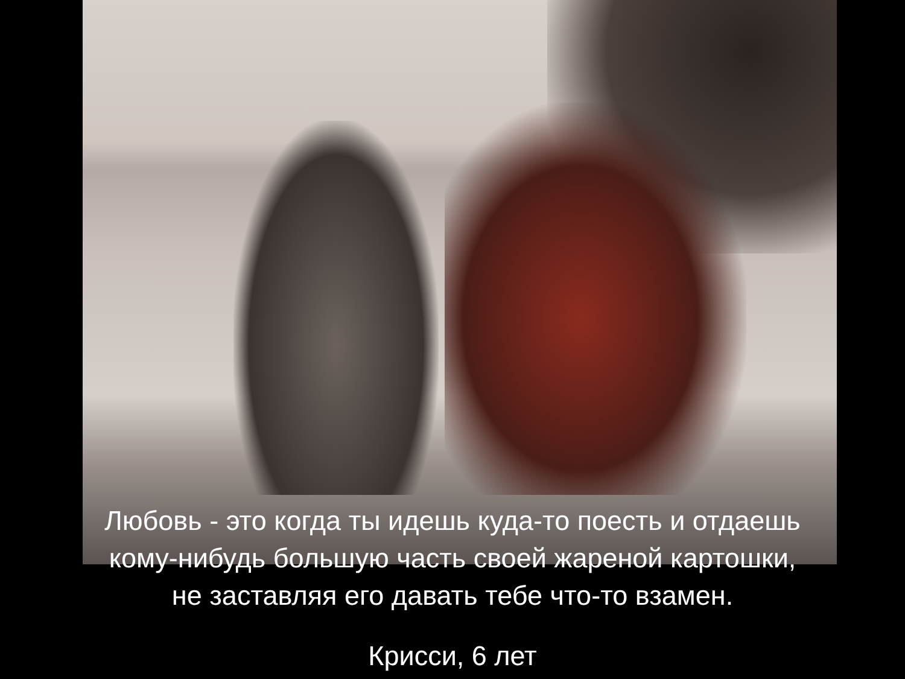Любовь - это когда ты идешь куда-то поесть и отдаешь
кому-нибудь большую часть своей жареной картошки,
не заставляя его давать тебе что-то взамен.
Крисси, 6 лет